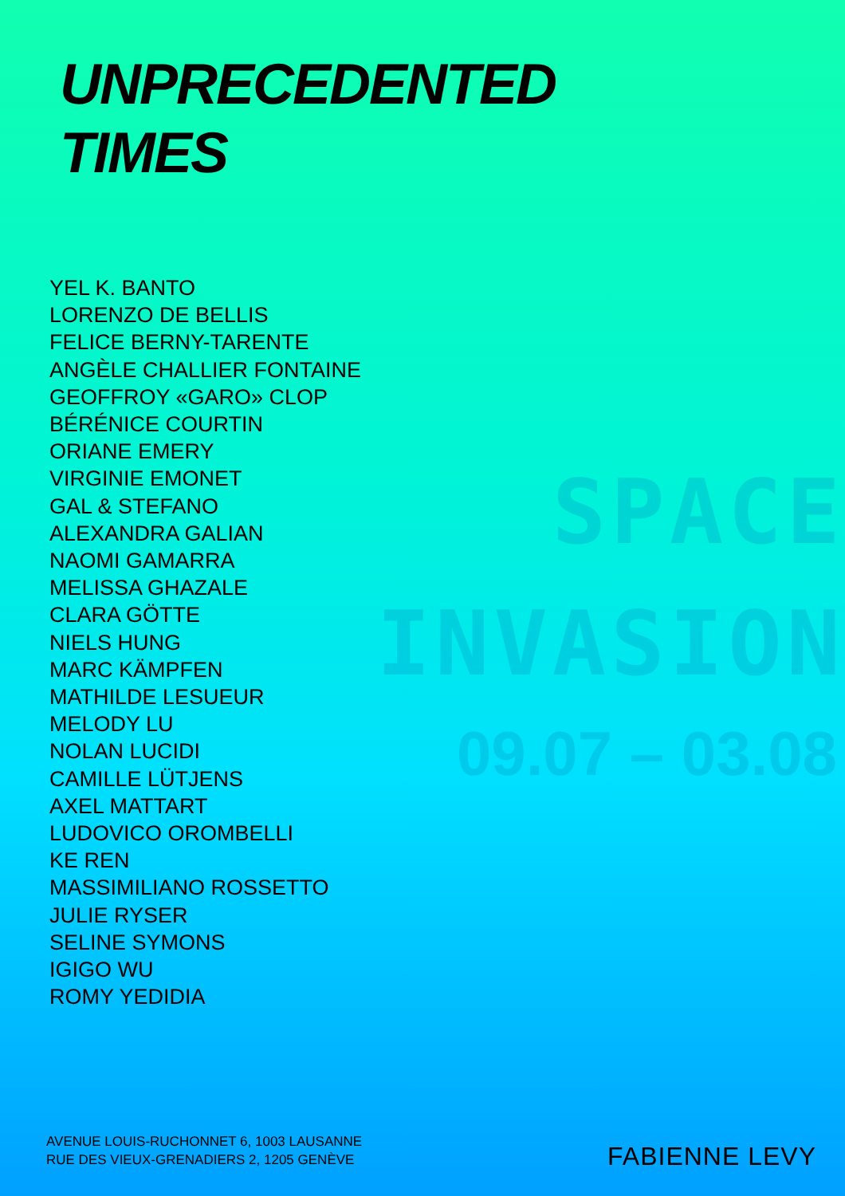UNPRECEDENTED
TIMES
YEL K. BANTO
LORENZO DE BELLIS
FELICE BERNY-TARENTE
ANGÈLE CHALLIER FONTAINE
GEOFFROY «GARO» CLOP
BÉRÉNICE COURTIN
ORIANE EMERY
VIRGINIE EMONET
GAL & STEFANO
ALEXANDRA GALIAN
NAOMI GAMARRA
MELISSA GHAZALE
CLARA GÖTTE
NIELS HUNG
MARC KÄMPFEN
MATHILDE LESUEUR
MELODY LU
NOLAN LUCIDI
CAMILLE LÜTJENS
AXEL MATTART
LUDOVICO OROMBELLI
KE REN
MASSIMILIANO ROSSETTO
JULIE RYSER
SELINE SYMONS
IGIGO WU
ROMY YEDIDIA
SPACE
INVASION
09.07 – 03.08
AVENUE LOUIS-RUCHONNET 6, 1003 LAUSANNE
RUE DES VIEUX-GRENADIERS 2, 1205 GENÈVE
FABIENNE LEVY